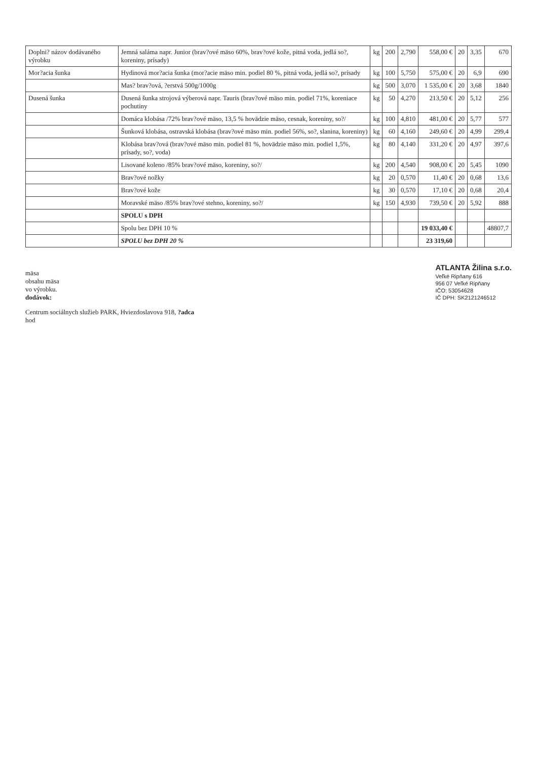| Doplni? názov dodávaného výrobku | Jemná saláma napr. Junior (brav?ové mäso 60%, brav?ové kože, pitná voda, jedlá so?, koreniny, prísady) | kg | 200 | 2,790 | 558,00 € | 20 | 3,35 | 670 |
| Mor?acia šunka | Hydinová mor?acia šunka (mor?acie mäso min. podiel 80 %, pitná voda, jedlá so?, prísady | kg | 100 | 5,750 | 575,00 € | 20 | 6,9 | 690 |
| | Mas? brav?ová, ?erstvá 500g/1000g | kg | 500 | 3,070 | 1 535,00 € | 20 | 3,68 | 1840 |
| Dusená šunka | Dusená šunka strojová výberová napr. Tauris (brav?ové mäso min. podiel 71%, koreniace pochutiny | kg | 50 | 4,270 | 213,50 € | 20 | 5,12 | 256 |
| | Domáca klobása /72% brav?ové mäso, 13,5 % hovädzie mäso, cesnak, koreniny, so?/ | kg | 100 | 4,810 | 481,00 € | 20 | 5,77 | 577 |
| | Šunková klobása, ostravská klobása (brav?ové mäso min. podiel 56%, so?, slanina, koreniny) | kg | 60 | 4,160 | 249,60 € | 20 | 4,99 | 299,4 |
| | Klobása brav?ová (brav?ové mäso min. podiel 81 %, hovädzie mäso min. podiel 1,5%, prísady, so?, voda) | kg | 80 | 4,140 | 331,20 € | 20 | 4,97 | 397,6 |
| | Lisované koleno /85% brav?ové mäso, koreniny, so?/ | kg | 200 | 4,540 | 908,00 € | 20 | 5,45 | 1090 |
| | Brav?ové nožky | kg | 20 | 0,570 | 11,40 € | 20 | 0,68 | 13,6 |
| | Brav?ové kože | kg | 30 | 0,570 | 17,10 € | 20 | 0,68 | 20,4 |
| | Moravské mäso /85% brav?ové stehno, koreniny, so?/ | kg | 150 | 4,930 | 739,50 € | 20 | 5,92 | 888 |
| | SPOLU s DPH | | | | | | | |
| | Spolu bez DPH 10 % | | | | 19 033,40 € | | | 48807,7 |
| | SPOLU bez DPH 20 % | | | | 23 319,60 | | | |
mäsa
obsahu mäsa
vo výrobku.
dodávok:
Centrum sociálnych služieb PARK, Hviezdoslavova 918, ?adca
hod
ATLANTA Žilina s.r.o.
Veľké Ripňany 616
956 07 Veľké Ripňany
IČO: 53054628
IČ DPH: SK2121246512